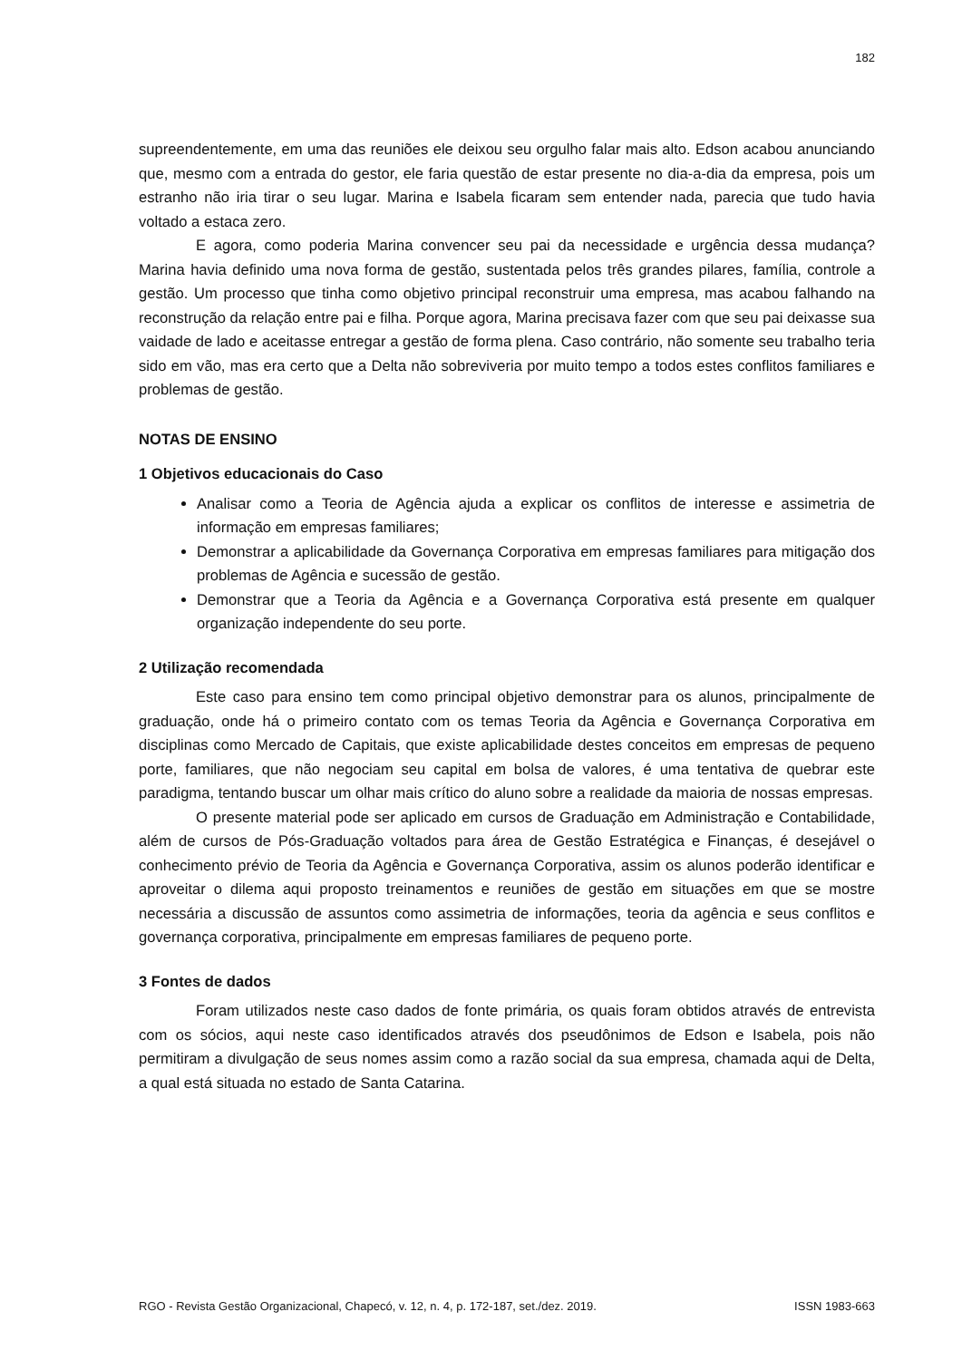182
supreendentemente, em uma das reuniões ele deixou seu orgulho falar mais alto. Edson acabou anunciando que, mesmo com a entrada do gestor, ele faria questão de estar presente no dia-a-dia da empresa, pois um estranho não iria tirar o seu lugar. Marina e Isabela ficaram sem entender nada, parecia que tudo havia voltado a estaca zero.
E agora, como poderia Marina convencer seu pai da necessidade e urgência dessa mudança? Marina havia definido uma nova forma de gestão, sustentada pelos três grandes pilares, família, controle a gestão. Um processo que tinha como objetivo principal reconstruir uma empresa, mas acabou falhando na reconstrução da relação entre pai e filha. Porque agora, Marina precisava fazer com que seu pai deixasse sua vaidade de lado e aceitasse entregar a gestão de forma plena. Caso contrário, não somente seu trabalho teria sido em vão, mas era certo que a Delta não sobreviveria por muito tempo a todos estes conflitos familiares e problemas de gestão.
NOTAS DE ENSINO
1 Objetivos educacionais do Caso
Analisar como a Teoria de Agência ajuda a explicar os conflitos de interesse e assimetria de informação em empresas familiares;
Demonstrar a aplicabilidade da Governança Corporativa em empresas familiares para mitigação dos problemas de Agência e sucessão de gestão.
Demonstrar que a Teoria da Agência e a Governança Corporativa está presente em qualquer organização independente do seu porte.
2 Utilização recomendada
Este caso para ensino tem como principal objetivo demonstrar para os alunos, principalmente de graduação, onde há o primeiro contato com os temas Teoria da Agência e Governança Corporativa em disciplinas como Mercado de Capitais, que existe aplicabilidade destes conceitos em empresas de pequeno porte, familiares, que não negociam seu capital em bolsa de valores, é uma tentativa de quebrar este paradigma, tentando buscar um olhar mais crítico do aluno sobre a realidade da maioria de nossas empresas.
O presente material pode ser aplicado em cursos de Graduação em Administração e Contabilidade, além de cursos de Pós-Graduação voltados para área de Gestão Estratégica e Finanças, é desejável o conhecimento prévio de Teoria da Agência e Governança Corporativa, assim os alunos poderão identificar e aproveitar o dilema aqui proposto treinamentos e reuniões de gestão em situações em que se mostre necessária a discussão de assuntos como assimetria de informações, teoria da agência e seus conflitos e governança corporativa, principalmente em empresas familiares de pequeno porte.
3 Fontes de dados
Foram utilizados neste caso dados de fonte primária, os quais foram obtidos através de entrevista com os sócios, aqui neste caso identificados através dos pseudônimos de Edson e Isabela, pois não permitiram a divulgação de seus nomes assim como a razão social da sua empresa, chamada aqui de Delta, a qual está situada no estado de Santa Catarina.
RGO - Revista Gestão Organizacional, Chapecó, v. 12, n. 4, p. 172-187, set./dez. 2019. ISSN 1983-663